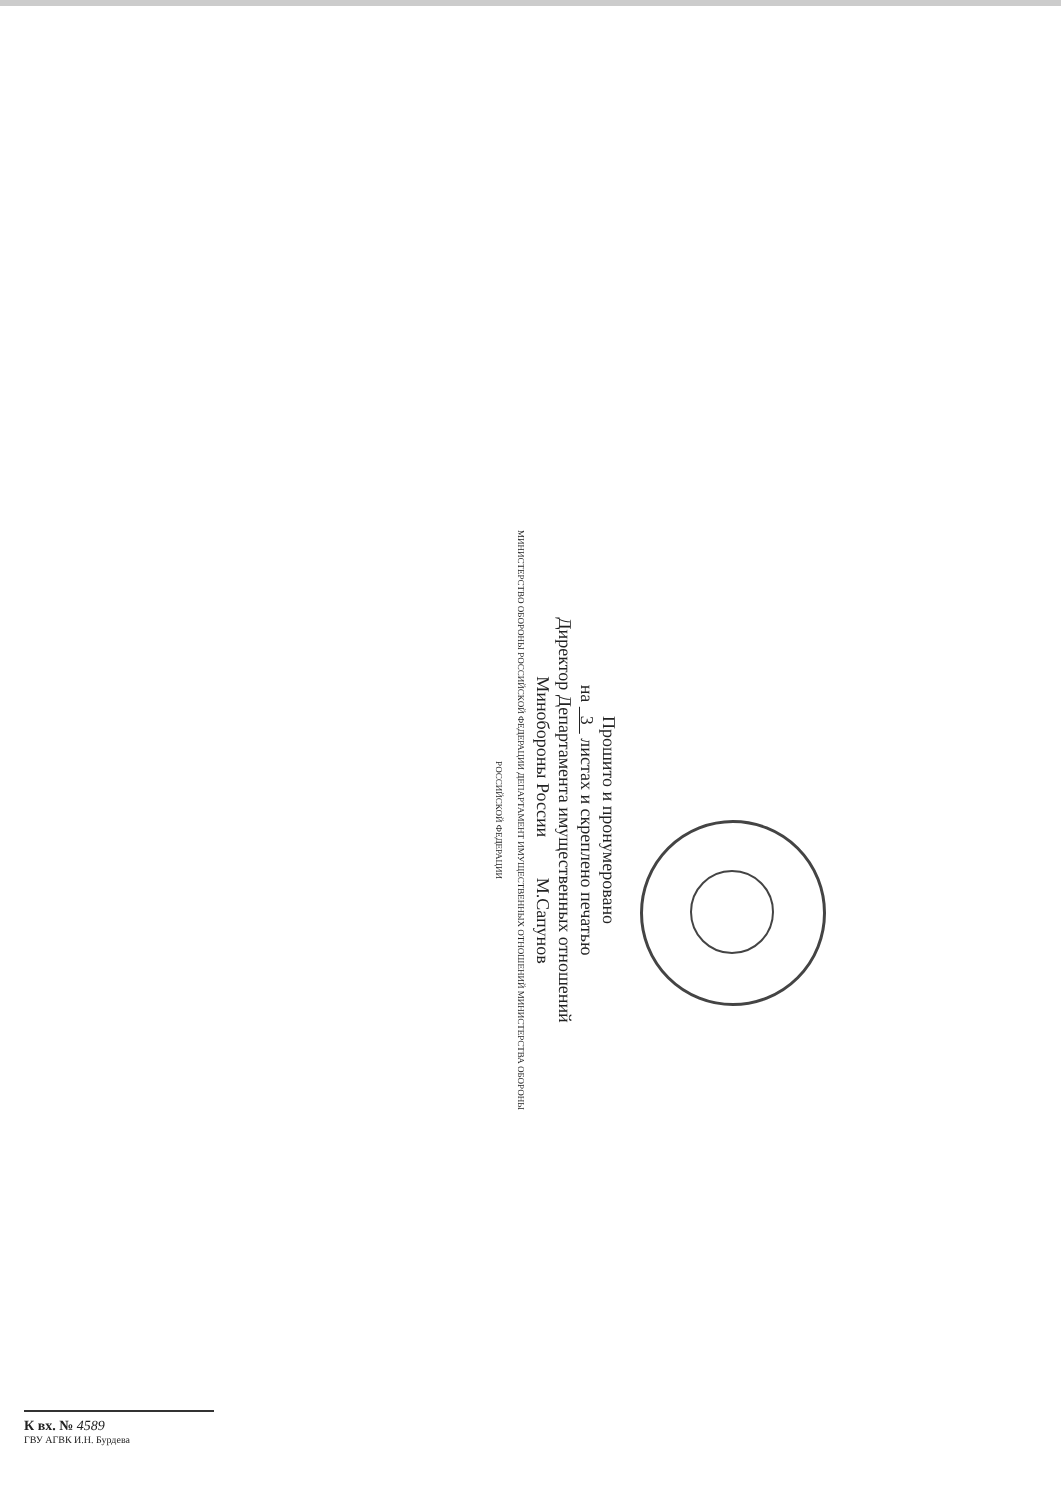Прошито и пронумеровано
на 3 листах и скреплено печатью
Директор Департамента имущественных отношений
Минобороны России М.Сапунов
МИНИСТЕРСТВО ОБОРОНЫ РОССИЙСКОЙ ФЕДЕРАЦИИ ДЕПАРТАМЕНТ ИМУЩЕСТВЕННЫХ ОТНОШЕНИЙ МИНИСТЕРСТВА ОБОРОНЫ РОССИЙСКОЙ ФЕДЕРАЦИИ
К вх. № 4589
ГВУ АГВК И.Н. Бурдева